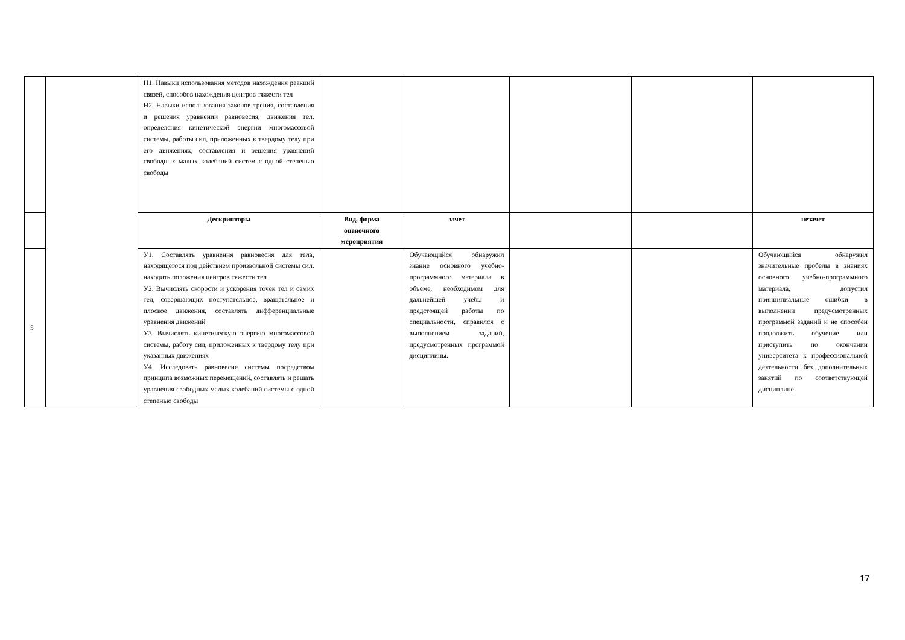| | | Н1. Навыки использования методов нахождения реакций связей, способов нахождения центров тяжести тел Н2. Навыки использования законов трения, составления и решения уравнений равновесия, движения тел, определения кинетической энергии многомассовой системы, работы сил, приложенных к твердому телу при его движениях, составления и решения уравнений свободных малых колебаний систем с одной степенью свободы | | | | | |
| | | Дескрипторы | Вид, форма оценочного мероприятия | зачет | | | незачет |
| 5 | | У1. Составлять уравнения равновесия для тела, находящегося под действием произвольной системы сил, находить положения центров тяжести тел У2. Вычислять скорости и ускорения точек тел и самих тел, совершающих поступательное, вращательное и плоское движения, составлять дифференциальные уравнения движений У3. Вычислять кинетическую энергию многомассовой системы, работу сил, приложенных к твердому телу при указанных движениях У4. Исследовать равновесие системы посредством принципа возможных перемещений, составлять и решать уравнения свободных малых колебаний системы с одной степенью свободы | | Обучающийся обнаружил знание основного учебно-программного материала в объеме, необходимом для дальнейшей учебы и предстоящей работы по специальности, справился с выполнением заданий, предусмотренных программой дисциплины. | | | Обучающийся обнаружил значительные пробелы в знаниях основного учебно-программного материала, допустил принципиальные ошибки в выполнении предусмотренных программой заданий и не способен продолжить обучение или приступить по окончании университета к профессиональной деятельности без дополнительных занятий по соответствующей дисциплине |
17